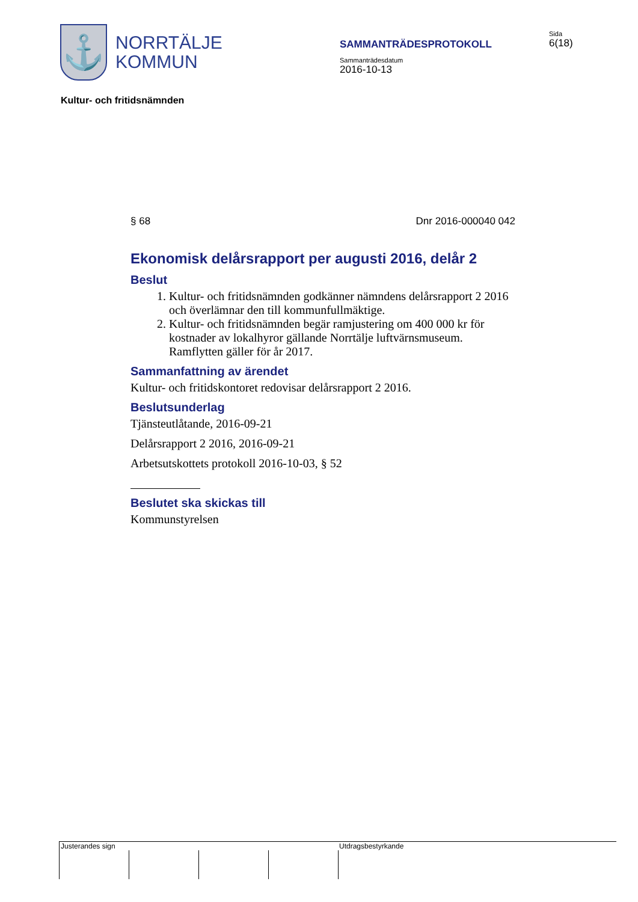⚓
NORRTÄLJE
KOMMUN
SAMMANTRÄDESPROTOKOLL
Sammanträdesdatum
2016-10-13
Sida
6(18)
Kultur- och fritidsnämnden
§ 68 Dnr 2016-000040 042
Ekonomisk delårsrapport per augusti 2016, delår 2
Beslut
1. Kultur- och fritidsnämnden godkänner nämndens delårsrapport 2 2016 och överlämnar den till kommunfullmäktige.
2. Kultur- och fritidsnämnden begär ramjustering om 400 000 kr för kostnader av lokalhyror gällande Norrtälje luftvärnsmuseum. Ramflytten gäller för år 2017.
Sammanfattning av ärendet
Kultur- och fritidskontoret redovisar delårsrapport 2 2016.
Beslutsunderlag
Tjänsteutlåtande, 2016-09-21
Delårsrapport 2 2016, 2016-09-21
Arbetsutskottets protokoll 2016-10-03, § 52
Beslutet ska skickas till
Kommunstyrelsen
Justerandes sign Utdragsbestyrkande